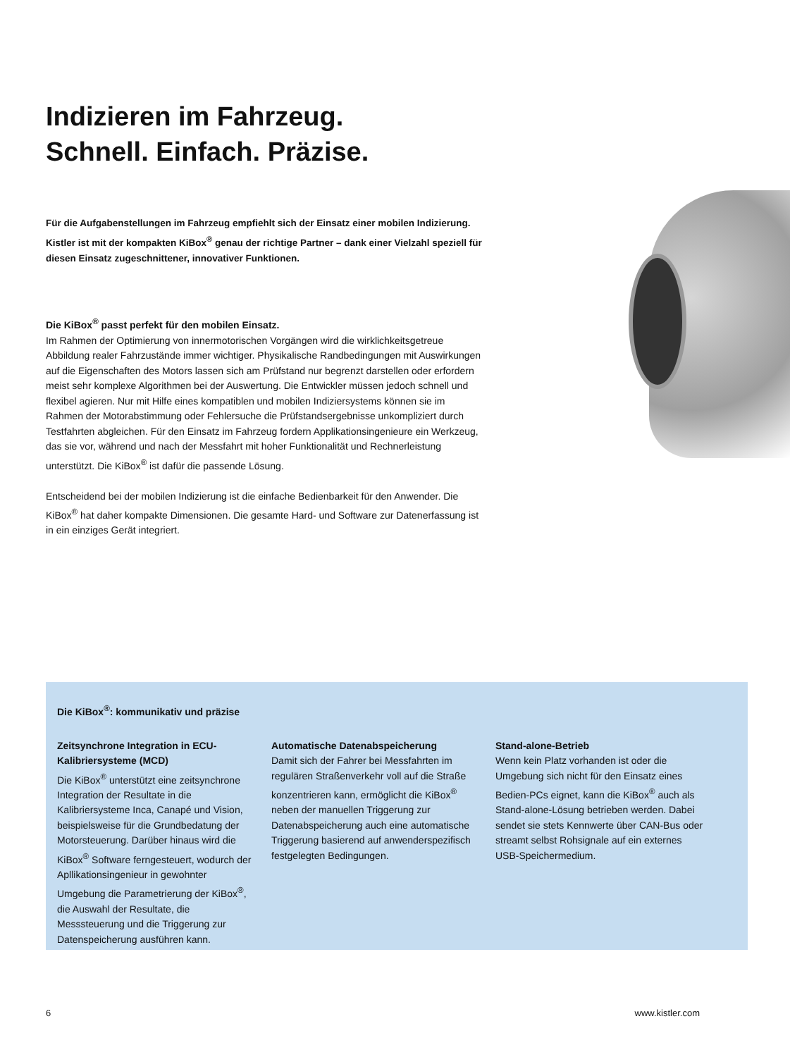Indizieren im Fahrzeug.
Schnell. Einfach. Präzise.
Für die Aufgabenstellungen im Fahrzeug empfiehlt sich der Einsatz einer mobilen Indizierung. Kistler ist mit der kompakten KiBox<sup>®</sup> genau der richtige Partner – dank einer Vielzahl speziell für diesen Einsatz zugeschnittener, innovativer Funktionen.
Die KiBox<sup>®</sup> passt perfekt für den mobilen Einsatz.
Im Rahmen der Optimierung von innermotorischen Vorgängen wird die wirklichkeitsgetreue Abbildung realer Fahrzustände immer wichtiger. Physikalische Randbedingungen mit Auswirkungen auf die Eigenschaften des Motors lassen sich am Prüfstand nur begrenzt darstellen oder erfordern meist sehr komplexe Algorithmen bei der Auswertung. Die Entwickler müssen jedoch schnell und flexibel agieren. Nur mit Hilfe eines kompatiblen und mobilen Indiziersystems können sie im Rahmen der Motorabstimmung oder Fehlersuche die Prüfstandsergebnisse unkompliziert durch Testfahrten abgleichen. Für den Einsatz im Fahrzeug fordern Applikationsingenieure ein Werkzeug, das sie vor, während und nach der Messfahrt mit hoher Funktionalität und Rechnerleistung unterstützt. Die KiBox<sup>®</sup> ist dafür die passende Lösung.
Entscheidend bei der mobilen Indizierung ist die einfache Bedienbarkeit für den Anwender. Die KiBox<sup>®</sup> hat daher kompakte Dimensionen. Die gesamte Hard- und Software zur Datenerfassung ist in ein einziges Gerät integriert.
Die KiBox<sup>®</sup>: kommunikativ und präzise
Zeitsynchrone Integration in ECU-Kalibriersysteme (MCD)
Die KiBox<sup>®</sup> unterstützt eine zeitsynchrone Integration der Resultate in die Kalibriersysteme Inca, Canapé und Vision, beispielsweise für die Grundbedatung der Motorsteuerung. Darüber hinaus wird die KiBox<sup>®</sup> Software ferngesteuert, wodurch der Apllikationsingenieur in gewohnter Umgebung die Parametrierung der KiBox<sup>®</sup>, die Auswahl der Resultate, die Messsteuerung und die Triggerung zur Datenspeicherung ausführen kann.
Automatische Datenabspeicherung
Damit sich der Fahrer bei Messfahrten im regulären Straßenverkehr voll auf die Straße konzentrieren kann, ermöglicht die KiBox<sup>®</sup> neben der manuellen Triggerung zur Datenabspeicherung auch eine automatische Triggerung basierend auf anwenderspezifisch festgelegten Bedingungen.
Stand-alone-Betrieb
Wenn kein Platz vorhanden ist oder die Umgebung sich nicht für den Einsatz eines Bedien-PCs eignet, kann die KiBox<sup>®</sup> auch als Stand-alone-Lösung betrieben werden. Dabei sendet sie stets Kennwerte über CAN-Bus oder streamt selbst Rohsignale auf ein externes USB-Speichermedium.
6 www.kistler.com